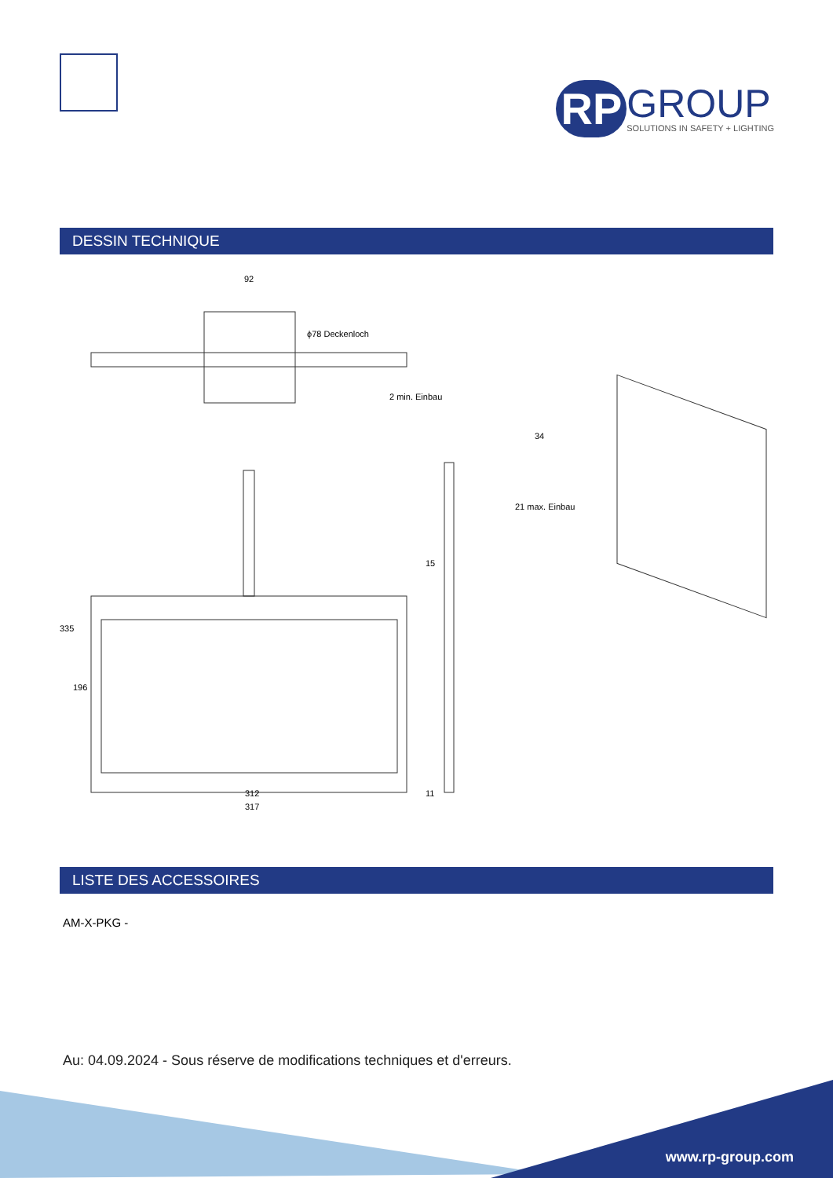RP
GROUP
SOLUTIONS IN SAFETY + LIGHTING
DESSIN TECHNIQUE
92
ϕ78 Deckenloch
2 min. Einbau
34
21 max. Einbau
335
196
15
312 11
317
LISTE DES ACCESSOIRES
AM-X-PKG -
Au: 04.09.2024 - Sous réserve de modifications techniques et d'erreurs.
www.rp-group.com